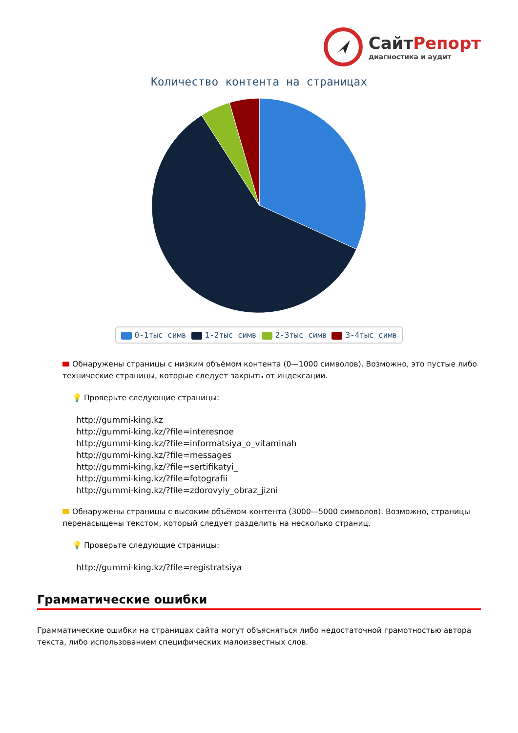СайтРепорт
диагностика и аудит
Количество контента на страницах
0-1тыс симв 1-2тыс симв 2-3тыс симв 3-4тыс симв
Обнаружены страницы с низким объёмом контента (0—1000 символов). Возможно, это пустые либо технические страницы, которые следует закрыть от индексации.
💡 Проверьте следующие страницы:
http://gummi-king.kz
http://gummi-king.kz/?file=interesnoe
http://gummi-king.kz/?file=informatsiya_o_vitaminah
http://gummi-king.kz/?file=messages
http://gummi-king.kz/?file=sertifikatyi_
http://gummi-king.kz/?file=fotografii
http://gummi-king.kz/?file=zdorovyiy_obraz_jizni
Обнаружены страницы с высоким объёмом контента (3000—5000 символов). Возможно, страницы перенасыщены текстом, который следует разделить на несколько страниц.
💡 Проверьте следующие страницы:
http://gummi-king.kz/?file=registratsiya
Грамматические ошибки
Грамматические ошибки на страницах сайта могут объясняться либо недостаточной грамотностью автора текста, либо использованием специфических малоизвестных слов.